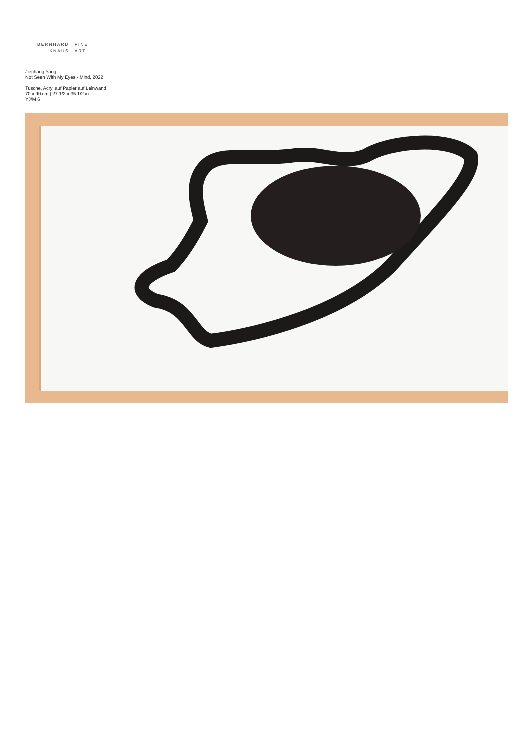BERNHARD
KNAUS
FINE
ART
Jiechang Yang
Not Seen With My Eyes - Mind, 2022
Tusche, Acryl auf Papier auf Leinwand
70 x 90 cm | 27 1/2 x 35 1/2 in
YJ/M 6